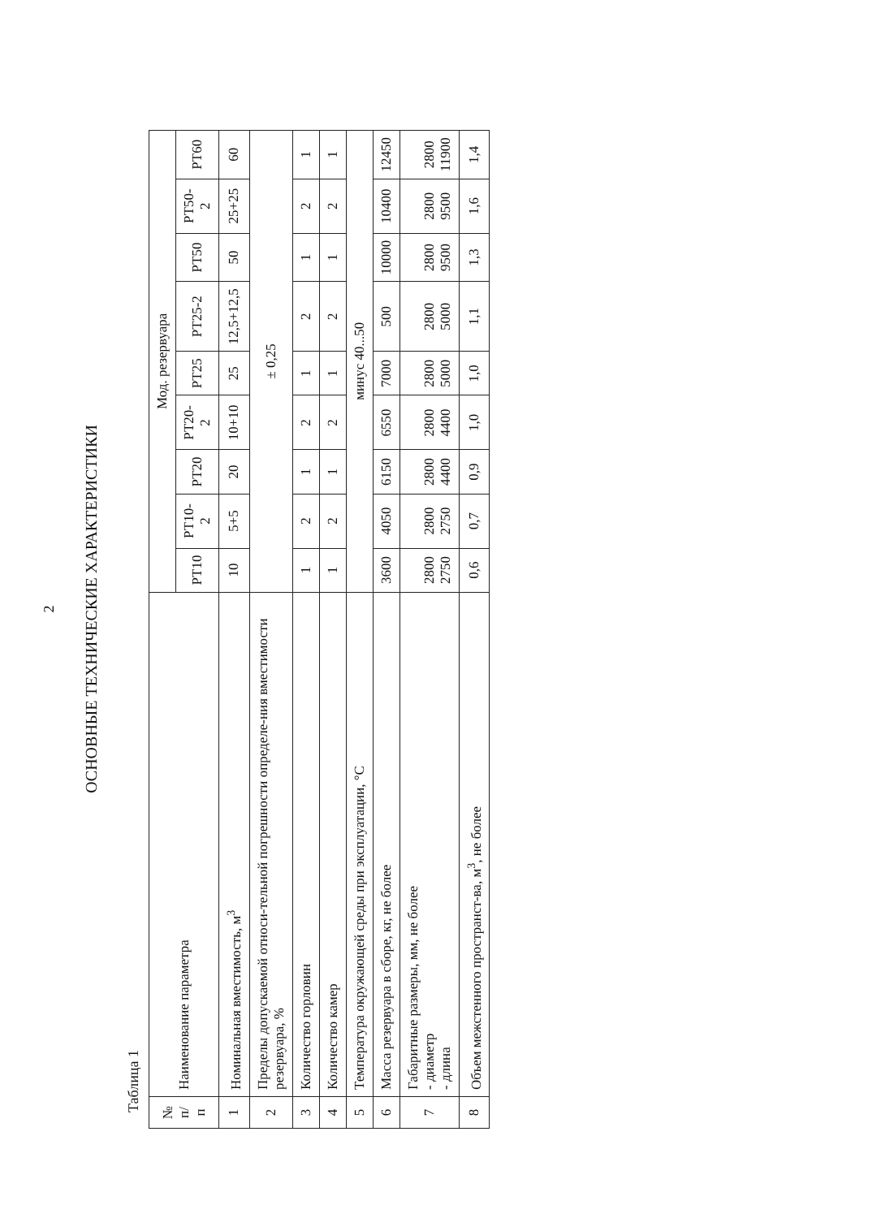2
ОСНОВНЫЕ ТЕХНИЧЕСКИЕ ХАРАКТЕРИСТИКИ
Таблица 1
| № п/п | Наименование параметра | Мод. резервуара | | | | | | | | |
| --- | --- | --- | --- | --- | --- | --- | --- | --- | --- | --- |
| | | РТ10 | РТ10-2 | РТ20 | РТ20-2 | РТ25 | РТ25-2 | РТ50 | РТ50-2 | РТ60 |
| 1 | Номинальная вместимость, м<sup>3</sup> | 10 | 5+5 | 20 | 10+10 | 25 | 12,5+12,5 | 50 | 25+25 | 60 |
| 2 | Пределы допускаемой относи-тельной погрешности определе-ния вместимости резервуара, % | ± 0,25 | | | | | | | | |
| 3 | Количество горловин | 1 | 2 | 1 | 2 | 1 | 2 | 1 | 2 | 1 |
| 4 | Количество камер | 1 | 2 | 1 | 2 | 1 | 2 | 1 | 2 | 1 |
| 5 | Температура окружающей среды при эксплуатации, °С | минус 40...50 | | | | | | | | |
| 6 | Масса резервуара в сборе, кг, не более | 3600 | 4050 | 6150 | 6550 | 7000 | 500 | 10000 | 10400 | 12450 |
| 7 | Габаритные размеры, мм, не более - диаметр - длина | 2800 2750 | 2800 2750 | 2800 4400 | 2800 4400 | 2800 5000 | 2800 5000 | 2800 9500 | 2800 9500 | 2800 11900 |
| 8 | Объем межстенного пространст-ва, м<sup>3</sup>, не более | 0,6 | 0,7 | 0,9 | 1,0 | 1,0 | 1,1 | 1,3 | 1,6 | 1,4 |